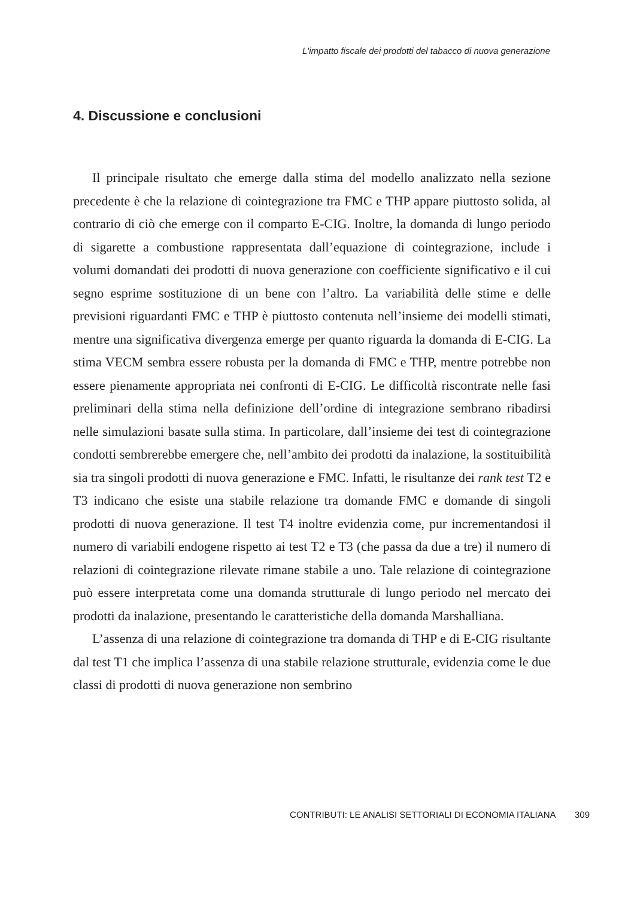L'impatto fiscale dei prodotti del tabacco di nuova generazione
4. Discussione e conclusioni
Il principale risultato che emerge dalla stima del modello analizzato nella sezione precedente è che la relazione di cointegrazione tra FMC e THP appare piuttosto solida, al contrario di ciò che emerge con il comparto E-CIG. Inoltre, la domanda di lungo periodo di sigarette a combustione rappresentata dall’equazione di cointegrazione, include i volumi domandati dei prodotti di nuova generazione con coefficiente significativo e il cui segno esprime sostituzione di un bene con l’altro. La variabilità delle stime e delle previsioni riguardanti FMC e THP è piuttosto contenuta nell’insieme dei modelli stimati, mentre una significativa divergenza emerge per quanto riguarda la domanda di E-CIG. La stima VECM sembra essere robusta per la domanda di FMC e THP, mentre potrebbe non essere pienamente appropriata nei confronti di E-CIG. Le difficoltà riscontrate nelle fasi preliminari della stima nella definizione dell’ordine di integrazione sembrano ribadirsi nelle simulazioni basate sulla stima. In particolare, dall’insieme dei test di cointegrazione condotti sembrerebbe emergere che, nell’ambito dei prodotti da inalazione, la sostituibilità sia tra singoli prodotti di nuova generazione e FMC. Infatti, le risultanze dei rank test T2 e T3 indicano che esiste una stabile relazione tra domande FMC e domande di singoli prodotti di nuova generazione. Il test T4 inoltre evidenzia come, pur incrementandosi il numero di variabili endogene rispetto ai test T2 e T3 (che passa da due a tre) il numero di relazioni di cointegrazione rilevate rimane stabile a uno. Tale relazione di cointegrazione può essere interpretata come una domanda strutturale di lungo periodo nel mercato dei prodotti da inalazione, presentando le caratteristiche della domanda Marshalliana.
L’assenza di una relazione di cointegrazione tra domanda di THP e di E-CIG risultante dal test T1 che implica l’assenza di una stabile relazione strutturale, evidenzia come le due classi di prodotti di nuova generazione non sembrino
CONTRIBUTI: LE ANALISI SETTORIALI DI ECONOMIA ITALIANA 309